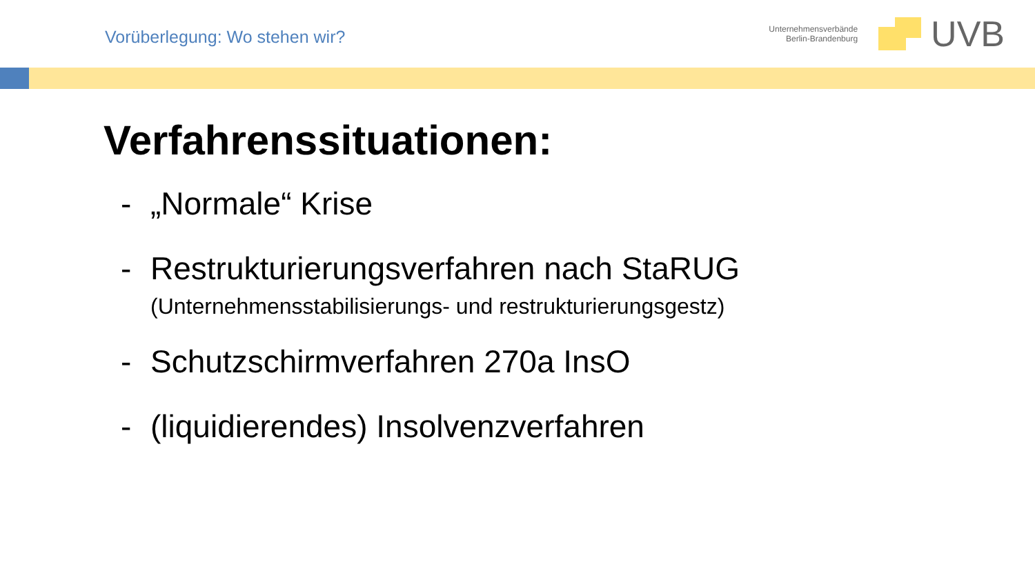Vorüberlegung: Wo stehen wir?
Unternehmensverbände
Berlin-Brandenburg
UVB
Verfahrenssituationen:
- „Normale“ Krise
- Restrukturierungsverfahren nach StaRUG
(Unternehmensstabilisierungs- und restrukturierungsgestz)
- Schutzschirmverfahren 270a InsO
- (liquidierendes) Insolvenzverfahren